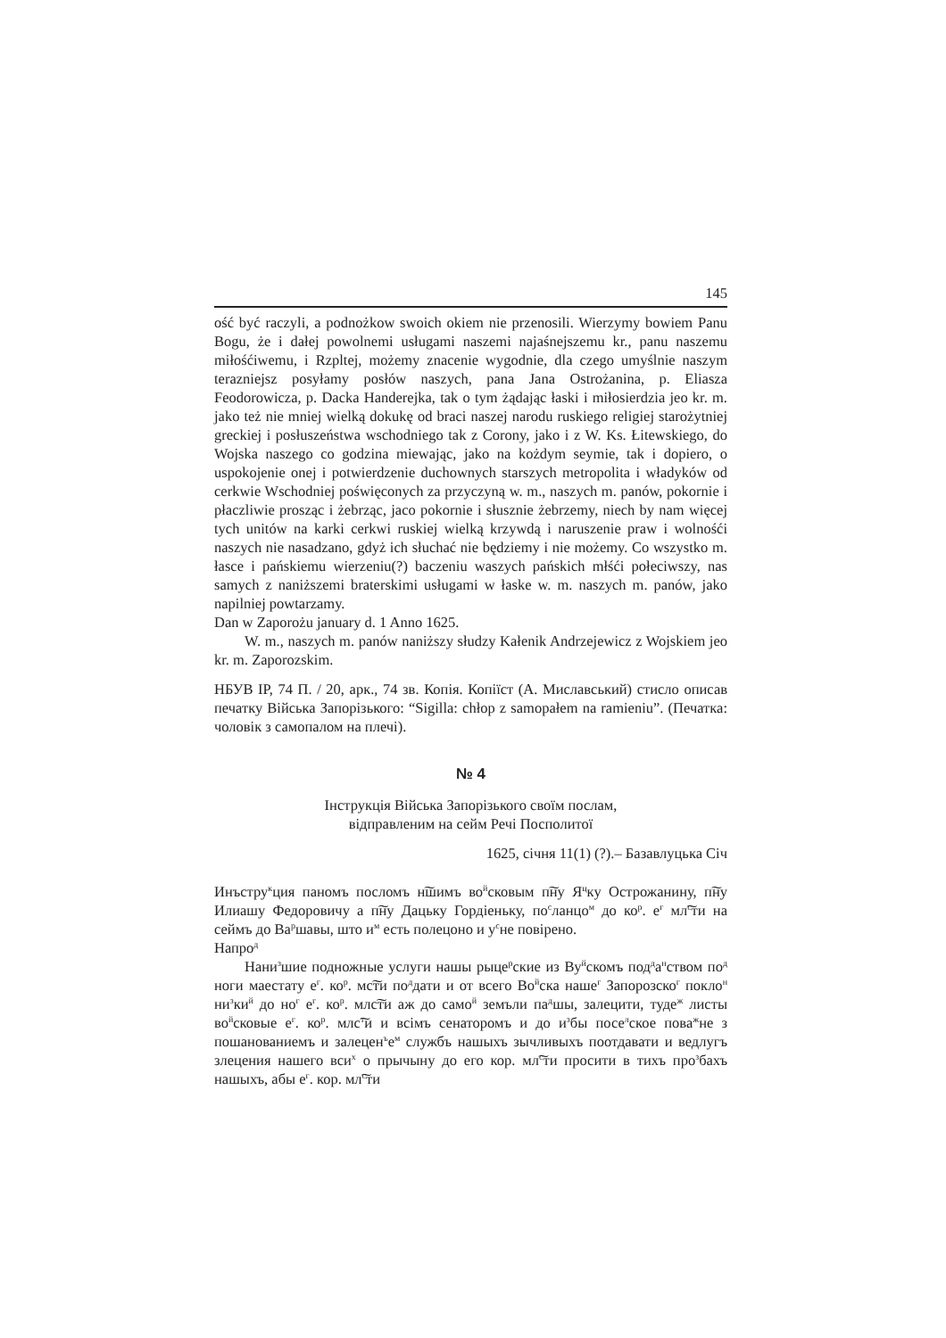145
ość być raczyli, a podnożkow swoich okiem nie przenosili. Wierzymy bowiem Panu Bogu, że i dałej powolnemi usługami naszemi najaśnejszemu kr., panu naszemu miłośćiwemu, i Rzpltej, możemy znacenie wygodnie, dla czego umyślnie naszym terazniejsz posyłamy posłów naszych, pana Jana Ostrożanina, p. Eliasza Feodorowicza, p. Dacka Handerejka, tak o tym żądając łaski i miłosierdzia jeo kr. m. jako też nie mniej wielką dokukę od braci naszej narodu ruskiego religiej starożytniej greckiej i posłuszeństwa wschodniego tak z Corony, jako i z W. Ks. Łitewskiego, do Wojska naszego co godzina miewając, jako na kożdym seymie, tak i dopiero, o uspokojenie onej i potwierdzenie duchownych starszych metropolita i władyków od cerkwie Wschodniej poświęconych za przyczyną w. m., naszych m. panów, pokornie i płaczliwie prosząc i żebrząc, jaco pokornie i słusznie żebrzemy, niech by nam więcej tych unitów na karki cerkwi ruskiej wielką krzywdą i naruszenie praw i wolnośći naszych nie nasadzano, gdyż ich słuchać nie będziemy i nie możemy. Co wszystko m. łasce i pańskiemu wierzeniu(?) baczeniu waszych pańskich młśći połeciwszy, nas samych z naniższemi braterskimi usługami w łaske w. m. naszych m. panów, jako napilniej powtarzamy.
Dan w Zaporożu january d. 1 Anno 1625.
W. m., naszych m. panów naniższy słudzy Kałenik Andrzejewicz z Wojskiem jeo kr. m. Zaporozskim.
НБУВ ІР, 74 П. / 20, арк., 74 зв. Копія. Копіїст (А. Миславський) стисло описав печатку Війська Запорізького: “Sigilla: chłop z samopałem na ramieniu”. (Печатка: чоловік з самопалом на плечі).
№ 4
Інструкція Війська Запорізького своїм послам,
відправленим на сейм Речі Посполитої
1625, січня 11(1) (?).– Базавлуцька Січ
Инъстру<sup>к</sup>ция паномъ посломъ н͠шимъ во<sup>й</sup>сковым п͠ну Я<sup>ц</sup>ку Острожанину, п͠ну Илиашу Федоровичу а п͠ну Дацьку Гордіеньку, по<sup>с</sup>ланцо<sup>м</sup> до ко<sup>р</sup>. е<sup>г</sup> мл͠<sup>с</sup>ти на сеймъ до Ва<sup>р</sup>шавы, што и<sup>м</sup> есть полецоно и у<sup>с</sup>не повірено.
Напро<sup>д</sup>
Нани<sup>з</sup>шие подножные услуги нашы рыце<sup>р</sup>ские из Ву<sup>й</sup>скомъ под<sup>д</sup>а<sup>н</sup>ством по<sup>д</sup> ноги маестату е<sup>г</sup>. ко<sup>р</sup>. мс͠ти по<sup>д</sup>дати и от всего Во<sup>й</sup>ска наше<sup>г</sup> Запорозско<sup>г</sup> покло<sup>н</sup> ни<sup>з</sup>ки<sup>й</sup> до но<sup>г</sup> е<sup>г</sup>. ко<sup>р</sup>. млс͠ти аж до само<sup>й</sup> земъли па<sup>д</sup>шы, залецити, туде<sup>ж</sup> листы во<sup>й</sup>сковые е<sup>г</sup>. ко<sup>р</sup>. млс͠<sup>т</sup>и и всімъ сенаторомъ и до и<sup>з</sup>бы посе<sup>л</sup>ское пова<sup>ж</sup>не з пошанованиемъ и залецен<sup>ъ</sup>е<sup>м</sup> службъ нашыхъ зычливыхъ поотдавати и ведлугъ злецения нашего вси<sup>х</sup> о прычыну до его кор. мл͠<sup>с</sup>ти просити в тихъ про<sup>з</sup>бахъ нашыхъ, абы е<sup>г</sup>. кор. мл͠<sup>с</sup>ти